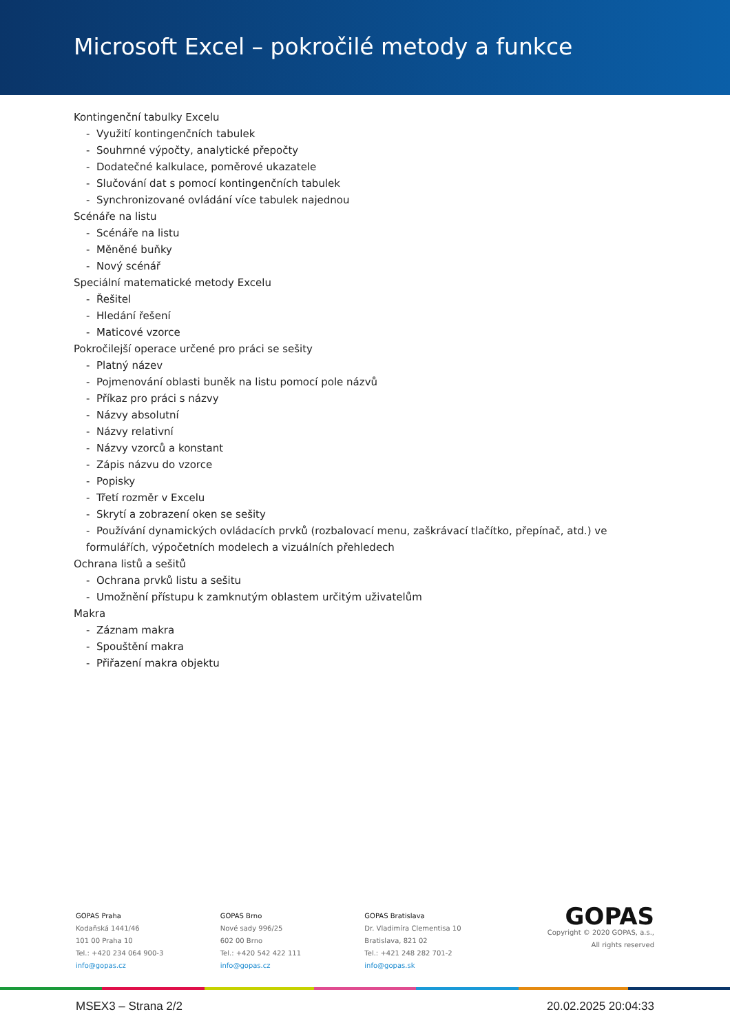Microsoft Excel – pokročilé metody a funkce
Kontingenční tabulky Excelu
- Využití kontingenčních tabulek
- Souhrnné výpočty, analytické přepočty
- Dodatečné kalkulace, poměrové ukazatele
- Slučování dat s pomocí kontingenčních tabulek
- Synchronizované ovládání více tabulek najednou
Scénáře na listu
- Scénáře na listu
- Měněné buňky
- Nový scénář
Speciální matematické metody Excelu
- Řešitel
- Hledání řešení
- Maticové vzorce
Pokročilejší operace určené pro práci se sešity
- Platný název
- Pojmenování oblasti buněk na listu pomocí pole názvů
- Příkaz pro práci s názvy
- Názvy absolutní
- Názvy relativní
- Názvy vzorců a konstant
- Zápis názvu do vzorce
- Popisky
- Třetí rozměr v Excelu
- Skrytí a zobrazení oken se sešity
- Používání dynamických ovládacích prvků (rozbalovací menu, zaškrávací tlačítko, přepínač, atd.) ve formulářích, výpočetních modelech a vizuálních přehledech
Ochrana listů a sešitů
- Ochrana prvků listu a sešitu
- Umožnění přístupu k zamknutým oblastem určitým uživatelům
Makra
- Záznam makra
- Spouštění makra
- Přiřazení makra objektu
GOPAS Praha
Kodaňská 1441/46
101 00 Praha 10
Tel.: +420 234 064 900-3
info@gopas.cz
GOPAS Brno
Nové sady 996/25
602 00 Brno
Tel.: +420 542 422 111
info@gopas.cz
GOPAS Bratislava
Dr. Vladimíra Clementisa 10
Bratislava, 821 02
Tel.: +421 248 282 701-2
info@gopas.sk
GOPAS
Copyright © 2020 GOPAS, a.s.,
All rights reserved
MSEX3 – Strana 2/2 20.02.2025 20:04:33